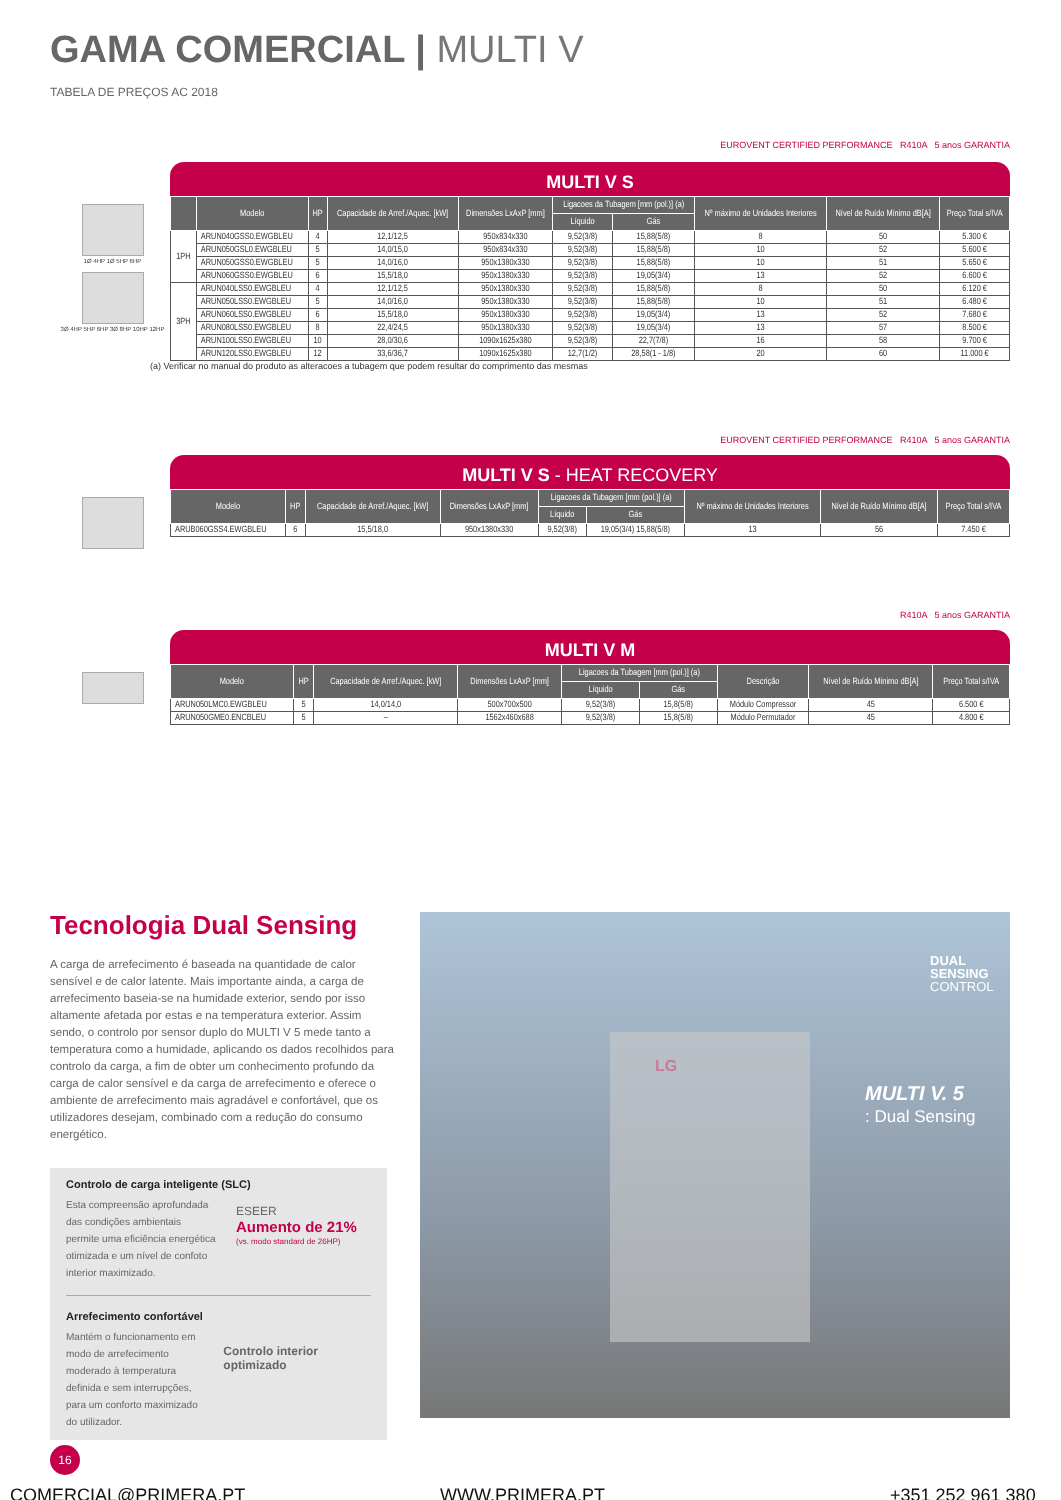GAMA COMERCIAL | MULTI V
TABELA DE PREÇOS AC 2018
EUROVENT CERTIFIED PERFORMANCE R410A 5 anos GARANTIA
MULTI V S
1Ø 4HP 1Ø 5HP 6HP
3Ø 4HP 5HP 6HP 3Ø 8HP 10HP 12HP
| | Modelo | HP | Capacidade de Arref./Aquec. [kW] | Dimensões LxAxP [mm] | Ligacoes da Tubagem [mm (pol.)] (a) | | Nº máximo de Unidades Interiores | Nível de Ruído Mínimo dB[A] | Preço Total s/IVA |
| --- | --- | --- | --- | --- | --- | --- | --- | --- | --- |
| | | | | | Líquido | Gás | | | |
| 1PH | ARUN040GSS0.EWGBLEU | 4 | 12,1/12,5 | 950x834x330 | 9,52(3/8) | 15,88(5/8) | 8 | 50 | 5.300 € |
| | ARUN050GSL0.EWGBLEU | 5 | 14,0/15,0 | 950x834x330 | 9,52(3/8) | 15,88(5/8) | 10 | 52 | 5.600 € |
| | ARUN050GSS0.EWGBLEU | 5 | 14,0/16,0 | 950x1380x330 | 9,52(3/8) | 15,88(5/8) | 10 | 51 | 5.650 € |
| | ARUN060GSS0.EWGBLEU | 6 | 15,5/18,0 | 950x1380x330 | 9,52(3/8) | 19,05(3/4) | 13 | 52 | 6.600 € |
| 3PH | ARUN040LSS0.EWGBLEU | 4 | 12,1/12,5 | 950x1380x330 | 9,52(3/8) | 15,88(5/8) | 8 | 50 | 6.120 € |
| | ARUN050LSS0.EWGBLEU | 5 | 14,0/16,0 | 950x1380x330 | 9,52(3/8) | 15,88(5/8) | 10 | 51 | 6.480 € |
| | ARUN060LSS0.EWGBLEU | 6 | 15,5/18,0 | 950x1380x330 | 9,52(3/8) | 19,05(3/4) | 13 | 52 | 7.680 € |
| | ARUN080LSS0.EWGBLEU | 8 | 22,4/24,5 | 950x1380x330 | 9,52(3/8) | 19,05(3/4) | 13 | 57 | 8.500 € |
| | ARUN100LSS0.EWGBLEU | 10 | 28,0/30,6 | 1090x1625x380 | 9,52(3/8) | 22,7(7/8) | 16 | 58 | 9.700 € |
| | ARUN120LSS0.EWGBLEU | 12 | 33,6/36,7 | 1090x1625x380 | 12,7(1/2) | 28,58(1 - 1/8) | 20 | 60 | 11.000 € |
(a) Verificar no manual do produto as alteracoes a tubagem que podem resultar do comprimento das mesmas
EUROVENT CERTIFIED PERFORMANCE R410A 5 anos GARANTIA
MULTI V S - HEAT RECOVERY
| Modelo | HP | Capacidade de Arref./Aquec. [kW] | Dimensões LxAxP [mm] | Ligacoes da Tubagem [mm (pol.)] (a) | | Nº máximo de Unidades Interiores | Nível de Ruído Mínimo dB[A] | Preço Total s/IVA |
| --- | --- | --- | --- | --- | --- | --- | --- | --- |
| | | | | Líquido | Gás | | | |
| ARUB060GSS4.EWGBLEU | 6 | 15,5/18,0 | 950x1380x330 | 9,52(3/8) | 19,05(3/4) 15,88(5/8) | 13 | 56 | 7.450 € |
R410A 5 anos GARANTIA
MULTI V M
| Modelo | HP | Capacidade de Arref./Aquec. [kW] | Dimensões LxAxP [mm] | Ligacoes da Tubagem [mm (pol.)] (a) | | Descrição | Nível de Ruído Mínimo dB[A] | Preço Total s/IVA |
| --- | --- | --- | --- | --- | --- | --- | --- | --- |
| | | | | Líquido | Gás | | | |
| ARUN050LMC0.EWGBLEU | 5 | 14,0/14,0 | 500x700x500 | 9,52(3/8) | 15,8(5/8) | Módulo Compressor | 45 | 6.500 € |
| ARUN050GME0.ENCBLEU | 5 | – | 1562x460x688 | 9,52(3/8) | 15,8(5/8) | Módulo Permutador | 45 | 4.800 € |
Tecnologia Dual Sensing
A carga de arrefecimento é baseada na quantidade de calor sensível e de calor latente. Mais importante ainda, a carga de arrefecimento baseia-se na humidade exterior, sendo por isso altamente afetada por estas e na temperatura exterior. Assim sendo, o controlo por sensor duplo do MULTI V 5 mede tanto a temperatura como a humidade, aplicando os dados recolhidos para controlo da carga, a fim de obter um conhecimento profundo da carga de calor sensível e da carga de arrefecimento e oferece o ambiente de arrefecimento mais agradável e confortável, que os utilizadores desejam, combinado com a redução do consumo energético.
Controlo de carga inteligente (SLC)
Esta compreensão aprofundada das condições ambientais permite uma eficiência energética otimizada e um nível de confoto interior maximizado.
ESEER
Aumento de 21%
(vs. modo standard de 26HP)
Arrefecimento confortável
Mantém o funcionamento em modo de arrefecimento moderado à temperatura definida e sem interrupções, para um conforto maximizado do utilizador.
Controlo interior optimizado
DUAL
SENSING
CONTROL
MULTI V. 5
: Dual Sensing
LG
16
COMERCIAL@PRIMERA.PT WWW.PRIMERA.PT +351 252 961 380